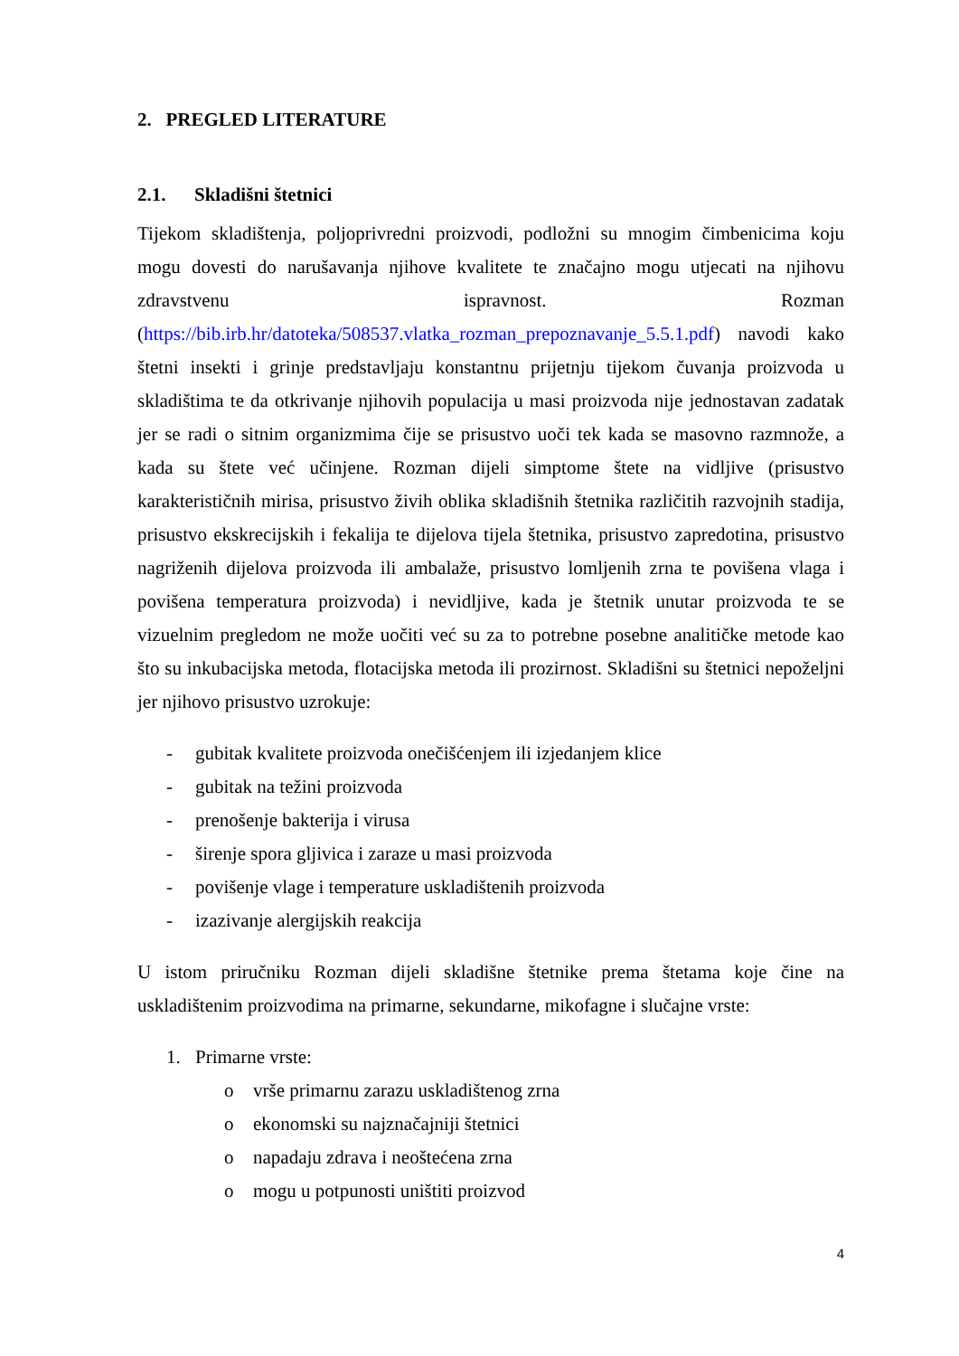2. PREGLED LITERATURE
2.1. Skladišni štetnici
Tijekom skladištenja, poljoprivredni proizvodi, podložni su mnogim čimbenicima koju mogu dovesti do narušavanja njihove kvalitete te značajno mogu utjecati na njihovu zdravstvenu ispravnost. Rozman (https://bib.irb.hr/datoteka/508537.vlatka_rozman_prepoznavanje_5.5.1.pdf) navodi kako štetni insekti i grinje predstavljaju konstantnu prijetnju tijekom čuvanja proizvoda u skladištima te da otkrivanje njihovih populacija u masi proizvoda nije jednostavan zadatak jer se radi o sitnim organizmima čije se prisustvo uoči tek kada se masovno razmnože, a kada su štete već učinjene. Rozman dijeli simptome štete na vidljive (prisustvo karakterističnih mirisa, prisustvo živih oblika skladišnih štetnika različitih razvojnih stadija, prisustvo ekskrecijskih i fekalija te dijelova tijela štetnika, prisustvo zapredotina, prisustvo nagriženih dijelova proizvoda ili ambalaže, prisustvo lomljenih zrna te povišena vlaga i povišena temperatura proizvoda) i nevidljive, kada je štetnik unutar proizvoda te se vizuelnim pregledom ne može uočiti već su za to potrebne posebne analitičke metode kao što su inkubacijska metoda, flotacijska metoda ili prozirnost. Skladišni su štetnici nepoželjni jer njihovo prisustvo uzrokuje:
- gubitak kvalitete proizvoda onečišćenjem ili izjedanjem klice
- gubitak na težini proizvoda
- prenošenje bakterija i virusa
- širenje spora gljivica i zaraze u masi proizvoda
- povišenje vlage i temperature uskladištenih proizvoda
- izazivanje alergijskih reakcija
U istom priručniku Rozman dijeli skladišne štetnike prema štetama koje čine na uskladištenim proizvodima na primarne, sekundarne, mikofagne i slučajne vrste:
1. Primarne vrste:
o vrše primarnu zarazu uskladištenog zrna
o ekonomski su najznačajniji štetnici
o napadaju zdrava i neoštećena zrna
o mogu u potpunosti uništiti proizvod
4